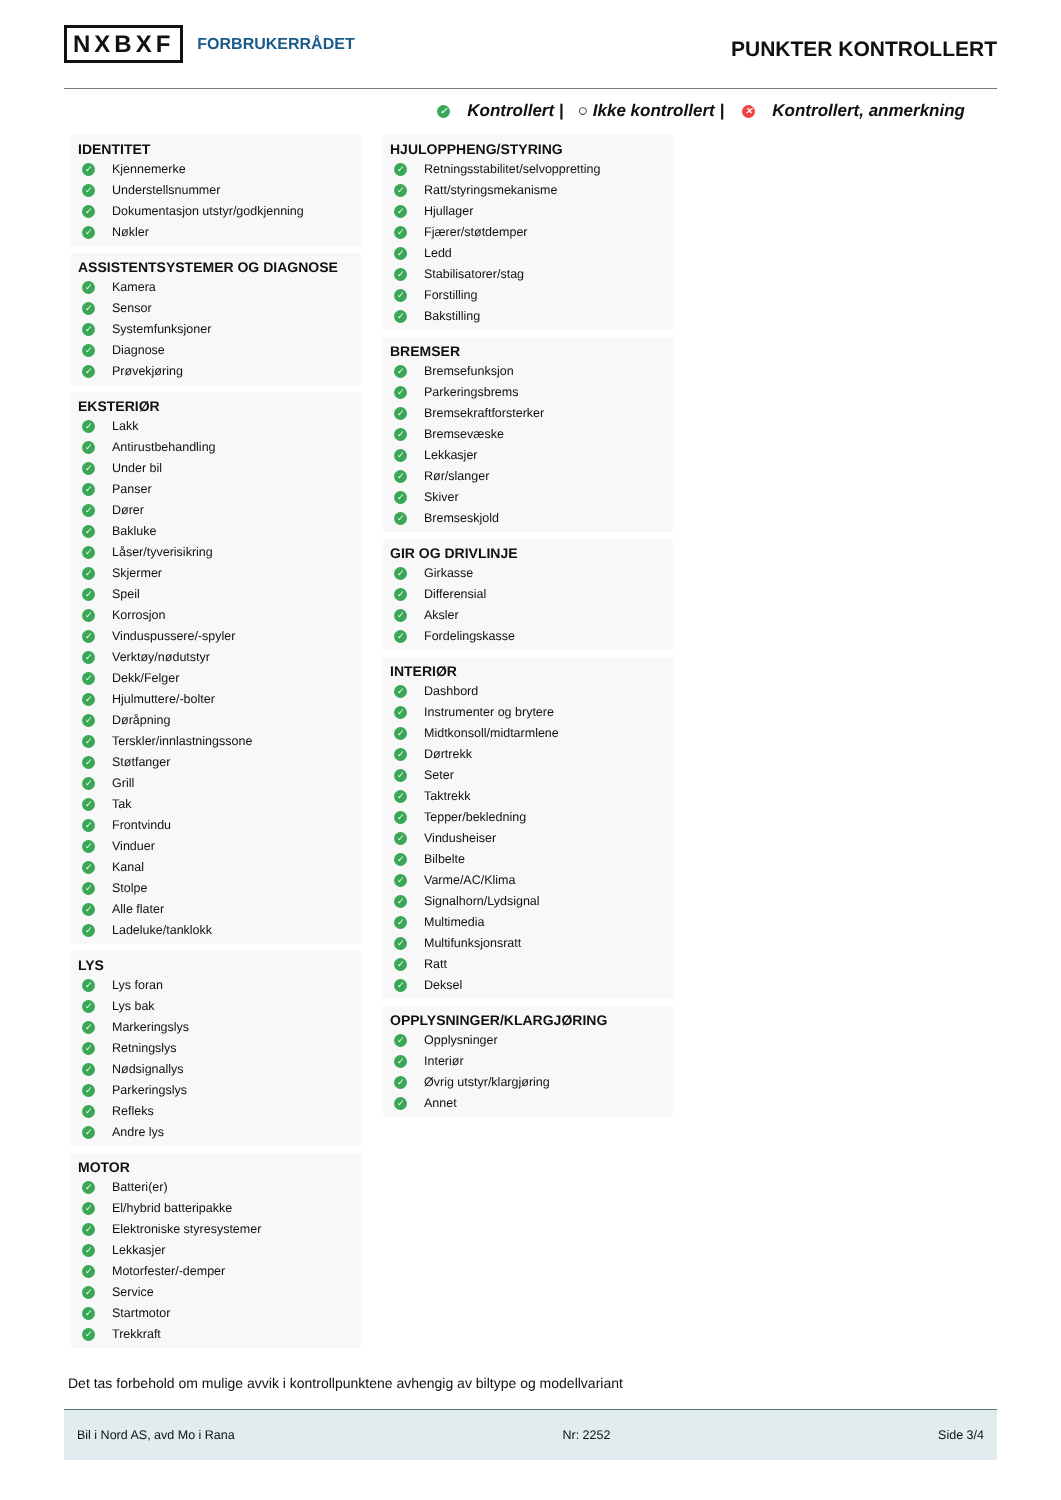NXBXF FORBRUKERRÅDET
PUNKTER KONTROLLERT
✓ Kontrollert | ○ Ikke kontrollert | ✕ Kontrollert, anmerkning
IDENTITET
✓ Kjennemerke
✓ Understellsnummer
✓ Dokumentasjon utstyr/godkjenning
✓ Nøkler
ASSISTENTSYSTEMER OG DIAGNOSE
✓ Kamera
✓ Sensor
✓ Systemfunksjoner
✓ Diagnose
✓ Prøvekjøring
EKSTERIØR
✓ Lakk
✓ Antirustbehandling
✓ Under bil
✓ Panser
✓ Dører
✓ Bakluke
✓ Låser/tyverisikring
✓ Skjermer
✓ Speil
✓ Korrosjon
✓ Vinduspussere/-spyler
✓ Verktøy/nødutstyr
✓ Dekk/Felger
✓ Hjulmuttere/-bolter
✓ Døråpning
✓ Terskler/innlastningssone
✓ Støtfanger
✓ Grill
✓ Tak
✓ Frontvindu
✓ Vinduer
✓ Kanal
✓ Stolpe
✓ Alle flater
✓ Ladeluke/tanklokk
LYS
✓ Lys foran
✓ Lys bak
✓ Markeringslys
✓ Retningslys
✓ Nødsignallys
✓ Parkeringslys
✓ Refleks
✓ Andre lys
MOTOR
✓ Batteri(er)
✓ El/hybrid batteripakke
✓ Elektroniske styresystemer
✓ Lekkasjer
✓ Motorfester/-demper
✓ Service
✓ Startmotor
✓ Trekkraft
HJULOPPHENG/STYRING
✓ Retningsstabilitet/selvoppretting
✓ Ratt/styringsmekanisme
✓ Hjullager
✓ Fjærer/støtdemper
✓ Ledd
✓ Stabilisatorer/stag
✓ Forstilling
✓ Bakstilling
BREMSER
✓ Bremsefunksjon
✓ Parkeringsbrems
✓ Bremsekraftforsterker
✓ Bremsevæske
✓ Lekkasjer
✓ Rør/slanger
✓ Skiver
✓ Bremseskjold
GIR OG DRIVLINJE
✓ Girkasse
✓ Differensial
✓ Aksler
✓ Fordelingskasse
INTERIØR
✓ Dashbord
✓ Instrumenter og brytere
✓ Midtkonsoll/midtarmlene
✓ Dørtrekk
✓ Seter
✓ Taktrekk
✓ Tepper/bekledning
✓ Vindusheiser
✓ Bilbelte
✓ Varme/AC/Klima
✓ Signalhorn/Lydsignal
✓ Multimedia
✓ Multifunksjonsratt
✓ Ratt
✓ Deksel
OPPLYSNINGER/KLARGJØRING
✓ Opplysninger
✓ Interiør
✓ Øvrig utstyr/klargjøring
✓ Annet
Det tas forbehold om mulige avvik i kontrollpunktene avhengig av biltype og modellvariant
Bil i Nord AS, avd Mo i Rana Nr: 2252 Side 3/4